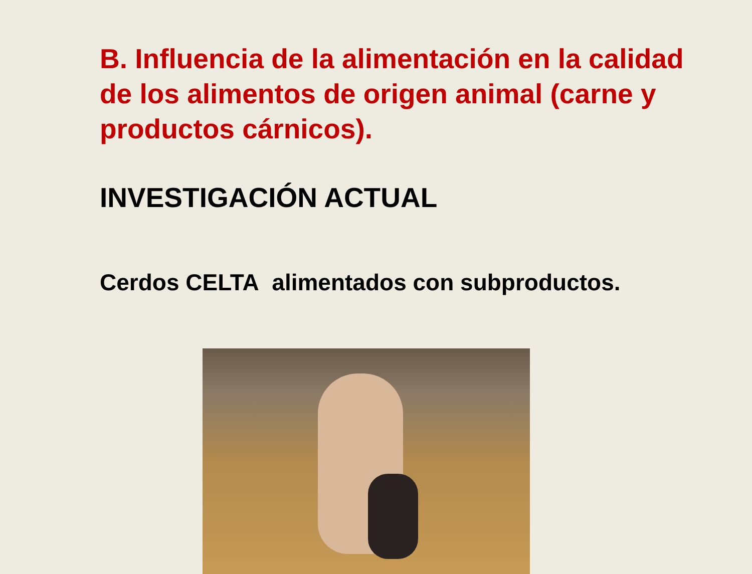B. Influencia de la alimentación en la calidad de los alimentos de origen animal (carne y productos cárnicos).
INVESTIGACIÓN ACTUAL
Cerdos CELTA alimentados con subproductos.